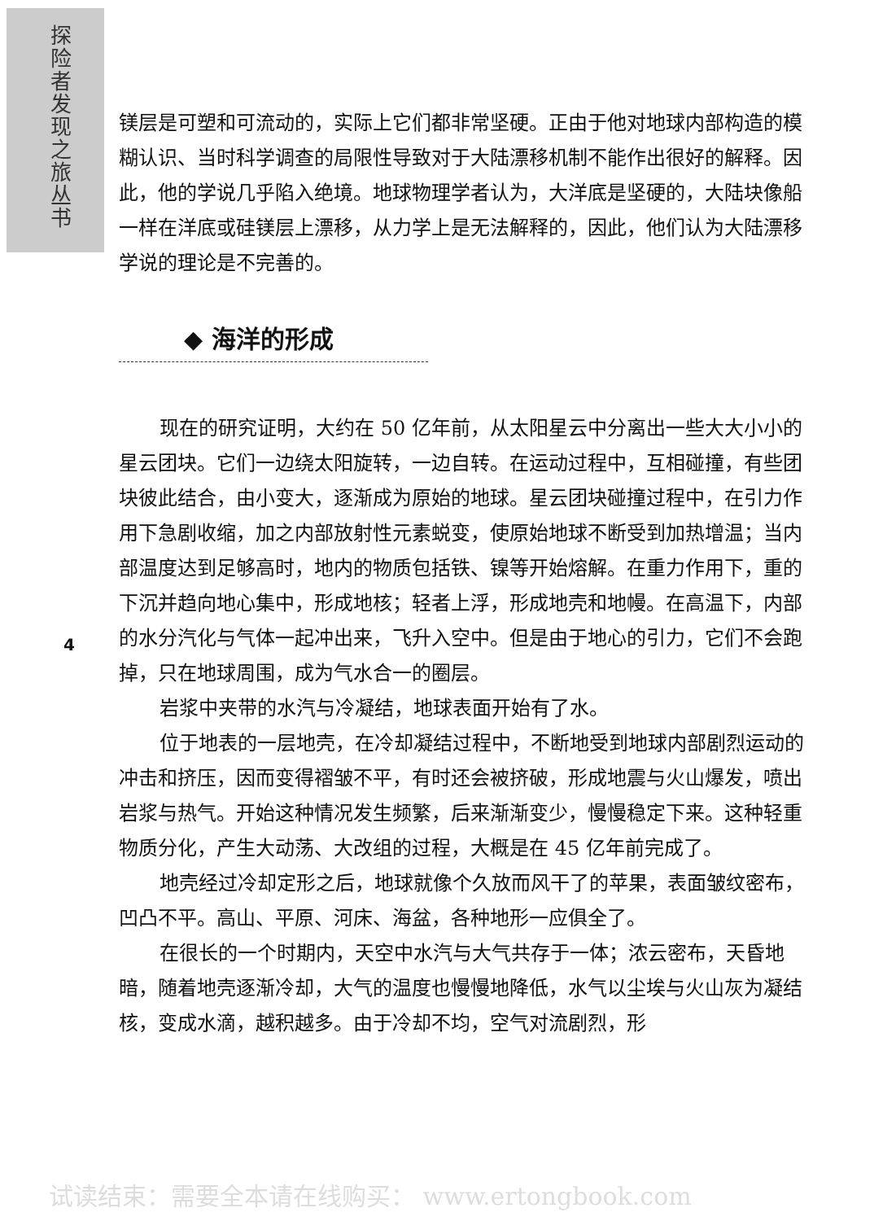探险者 发现之旅丛书
镁层是可塑和可流动的，实际上它们都非常坚硬。正由于他对地球内部构造的模糊认识、当时科学调查的局限性导致对于大陆漂移机制不能作出很好的解释。因此，他的学说几乎陷入绝境。地球物理学者认为，大洋底是坚硬的，大陆块像船一样在洋底或硅镁层上漂移，从力学上是无法解释的，因此，他们认为大陆漂移学说的理论是不完善的。
◆ 海洋的形成
现在的研究证明，大约在 50 亿年前，从太阳星云中分离出一些大大小小的星云团块。它们一边绕太阳旋转，一边自转。在运动过程中，互相碰撞，有些团块彼此结合，由小变大，逐渐成为原始的地球。星云团块碰撞过程中，在引力作用下急剧收缩，加之内部放射性元素蜕变，使原始地球不断受到加热增温；当内部温度达到足够高时，地内的物质包括铁、镍等开始熔解。在重力作用下，重的下沉并趋向地心集中，形成地核；轻者上浮，形成地壳和地幔。在高温下，内部的水分汽化与气体一起冲出来，飞升入空中。但是由于地心的引力，它们不会跑掉，只在地球周围，成为气水合一的圈层。
岩浆中夹带的水汽与冷凝结，地球表面开始有了水。
位于地表的一层地壳，在冷却凝结过程中，不断地受到地球内部剧烈运动的冲击和挤压，因而变得褶皱不平，有时还会被挤破，形成地震与火山爆发，喷出岩浆与热气。开始这种情况发生频繁，后来渐渐变少，慢慢稳定下来。这种轻重物质分化，产生大动荡、大改组的过程，大概是在 45 亿年前完成了。
地壳经过冷却定形之后，地球就像个久放而风干了的苹果，表面皱纹密布，凹凸不平。高山、平原、河床、海盆，各种地形一应俱全了。
在很长的一个时期内，天空中水汽与大气共存于一体；浓云密布，天昏地暗，随着地壳逐渐冷却，大气的温度也慢慢地降低，水气以尘埃与火山灰为凝结核，变成水滴，越积越多。由于冷却不均，空气对流剧烈，形
4
试读结束：需要全本请在线购买： www.ertongbook.com